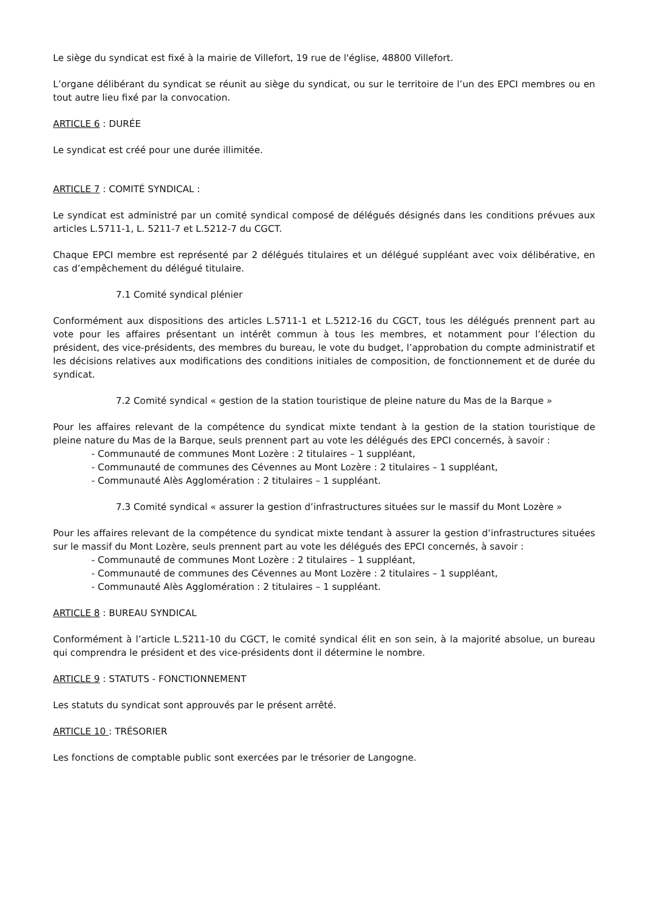Le siège du syndicat est fixé à la mairie de Villefort, 19 rue de l'église, 48800 Villefort.
L’organe délibérant du syndicat se réunit au siège du syndicat, ou sur le territoire de l’un des EPCI membres ou en tout autre lieu fixé par la convocation.
ARTICLE 6 : DURÉE
Le syndicat est créé pour une durée illimitée.
ARTICLE 7 : COMITÉ SYNDICAL :
Le syndicat est administré par un comité syndical composé de délégués désignés dans les conditions prévues aux articles L.5711-1, L. 5211-7 et L.5212-7 du CGCT.
Chaque EPCI membre est représenté par 2 délégués titulaires et un délégué suppléant avec voix délibérative, en cas d’empêchement du délégué titulaire.
7.1 Comité syndical plénier
Conformément aux dispositions des articles L.5711-1 et L.5212-16 du CGCT, tous les délégués prennent part au vote pour les affaires présentant un intérêt commun à tous les membres, et notamment pour l’élection du président, des vice-présidents, des membres du bureau, le vote du budget, l’approbation du compte administratif et les décisions relatives aux modifications des conditions initiales de composition, de fonctionnement et de durée du syndicat.
7.2 Comité syndical « gestion de la station touristique de pleine nature du Mas de la Barque »
Pour les affaires relevant de la compétence du syndicat mixte tendant à la gestion de la station touristique de pleine nature du Mas de la Barque, seuls prennent part au vote les délégués des EPCI concernés, à savoir :
- Communauté de communes Mont Lozère : 2 titulaires – 1 suppléant,
- Communauté de communes des Cévennes au Mont Lozère : 2 titulaires – 1 suppléant,
- Communauté Alès Agglomération : 2 titulaires – 1 suppléant.
7.3 Comité syndical « assurer la gestion d’infrastructures situées sur le massif du Mont Lozère »
Pour les affaires relevant de la compétence du syndicat mixte tendant à assurer la gestion d’infrastructures situées sur le massif du Mont Lozère, seuls prennent part au vote les délégués des EPCI concernés, à savoir :
- Communauté de communes Mont Lozère : 2 titulaires – 1 suppléant,
- Communauté de communes des Cévennes au Mont Lozère : 2 titulaires – 1 suppléant,
- Communauté Alès Agglomération : 2 titulaires – 1 suppléant.
ARTICLE 8 : BUREAU SYNDICAL
Conformément à l’article L.5211-10 du CGCT, le comité syndical élit en son sein, à la majorité absolue, un bureau qui comprendra le président et des vice-présidents dont il détermine le nombre.
ARTICLE 9 : STATUTS - FONCTIONNEMENT
Les statuts du syndicat sont approuvés par le présent arrêté.
ARTICLE 10 : TRÉSORIER
Les fonctions de comptable public sont exercées par le trésorier de Langogne.